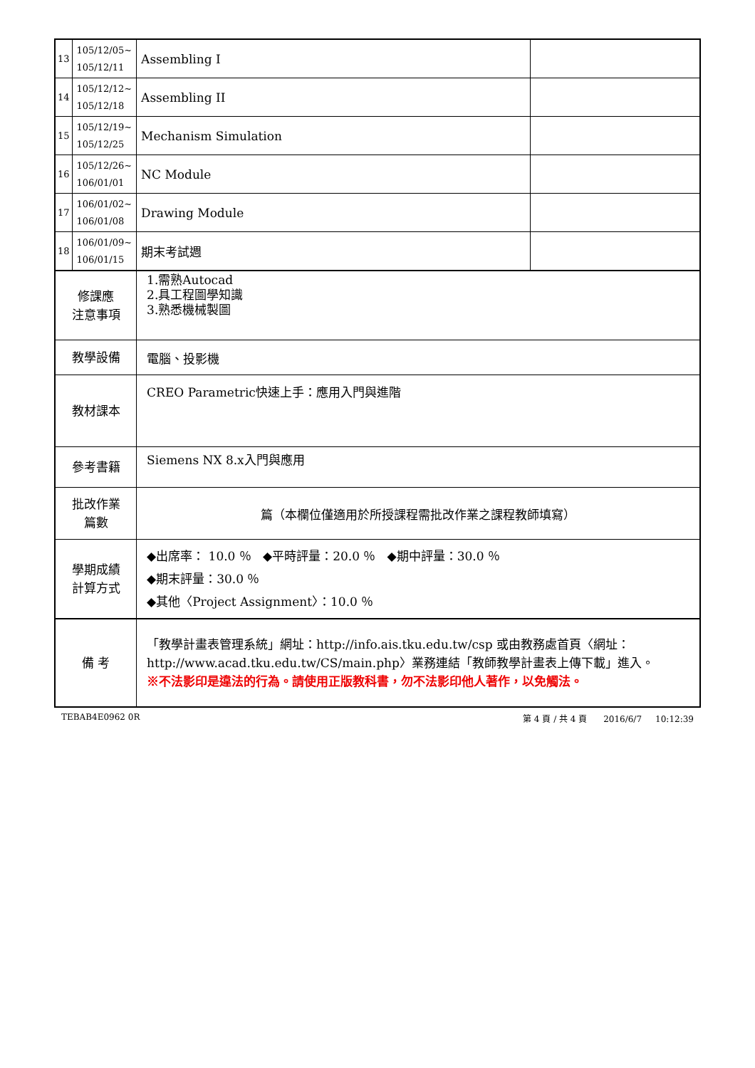| 13 | 105/12/05~ 105/12/11 | Assembling I | |
| 14 | 105/12/12~ 105/12/18 | Assembling II | |
| 15 | 105/12/19~ 105/12/25 | Mechanism Simulation | |
| 16 | 105/12/26~ 106/01/01 | NC Module | |
| 17 | 106/01/02~ 106/01/08 | Drawing Module | |
| 18 | 106/01/09~ 106/01/15 | 期末考試週 | |
| 修課應 注意事項 | | 1.需熟Autocad 2.具工程圖學知識 3.熟悉機械製圖 | |
| 教學設備 | | 電腦、投影機 | |
| 教材課本 | | CREO Parametric快速上手：應用入門與進階 | |
| 參考書籍 | | Siemens NX 8.x入門與應用 | |
| 批改作業 篇數 | | 篇（本欄位僅適用於所授課程需批改作業之課程教師填寫） | |
| 學期成績 計算方式 | | ◆出席率： 10.0 ％ ◆平時評量：20.0 ％ ◆期中評量：30.0 ％ ◆期末評量：30.0 ％ ◆其他〈Project Assignment〉：10.0 ％ | |
| 備 考 | | 「教學計畫表管理系統」網址： http://info.ais.tku.edu.tw/csp 或由教務處首頁〈網址： http://www.acad.tku.edu.tw/CS/main.php 〉業務連結「教師教學計畫表上傳下載」進入。 ※不法影印是違法的行為。請使用正版教科書，勿不法影印他人著作，以免觸法。 | |
TEBAB4E0962 0R 第 4 頁 / 共 4 頁 2016/6/7 10:12:39